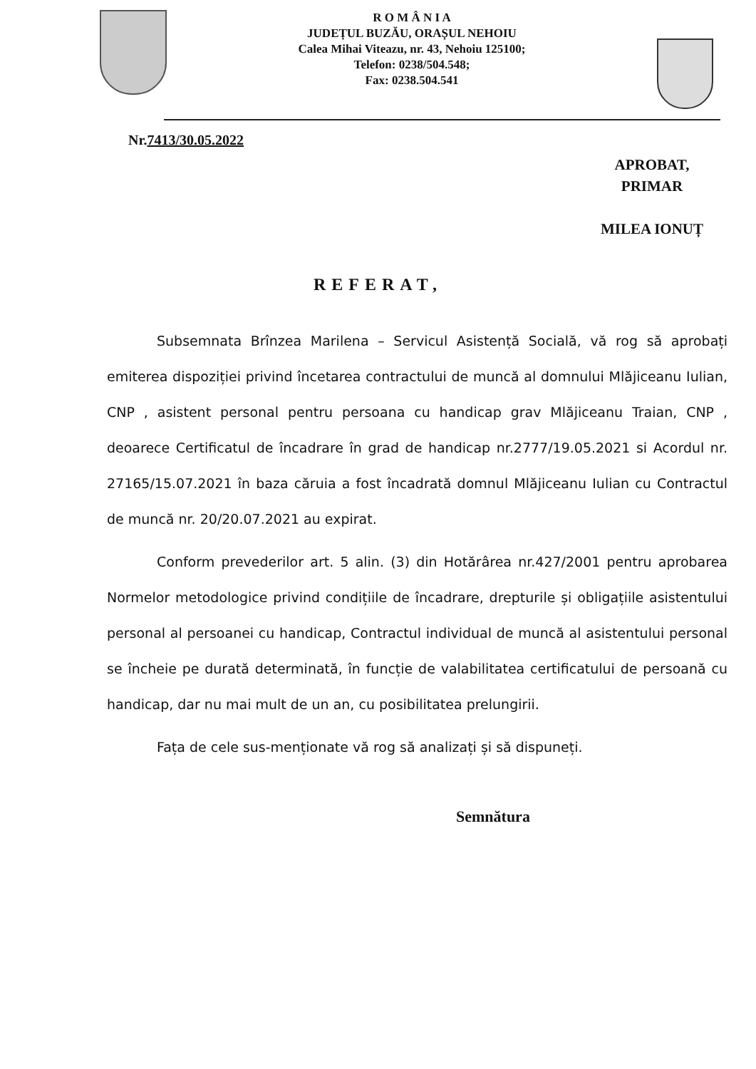R O M Â N I A
JUDEȚUL BUZĂU, ORAȘUL NEHOIU
Calea Mihai Viteazu, nr. 43, Nehoiu 125100;
Telefon: 0238/504.548;
Fax: 0238.504.541
Nr.7413/30.05.2022
APROBAT,
PRIMAR
MILEA IONUȚ
REFERAT,
Subsemnata Brînzea Marilena – Servicul Asistență Socială, vă rog să aprobați emiterea dispoziției privind încetarea contractului de muncă al domnului Mlăjiceanu Iulian, CNP , asistent personal pentru persoana cu handicap grav Mlăjiceanu Traian, CNP , deoarece Certificatul de încadrare în grad de handicap nr.2777/19.05.2021 si Acordul nr. 27165/15.07.2021 în baza căruia a fost încadrată domnul Mlăjiceanu Iulian cu Contractul de muncă nr. 20/20.07.2021 au expirat.
Conform prevederilor art. 5 alin. (3) din Hotărârea nr.427/2001 pentru aprobarea Normelor metodologice privind condițiile de încadrare, drepturile și obligațiile asistentului personal al persoanei cu handicap, Contractul individual de muncă al asistentului personal se încheie pe durată determinată, în funcție de valabilitatea certificatului de persoană cu handicap, dar nu mai mult de un an, cu posibilitatea prelungirii.
Fața de cele sus-menționate vă rog să analizați și să dispuneți.
Semnătura